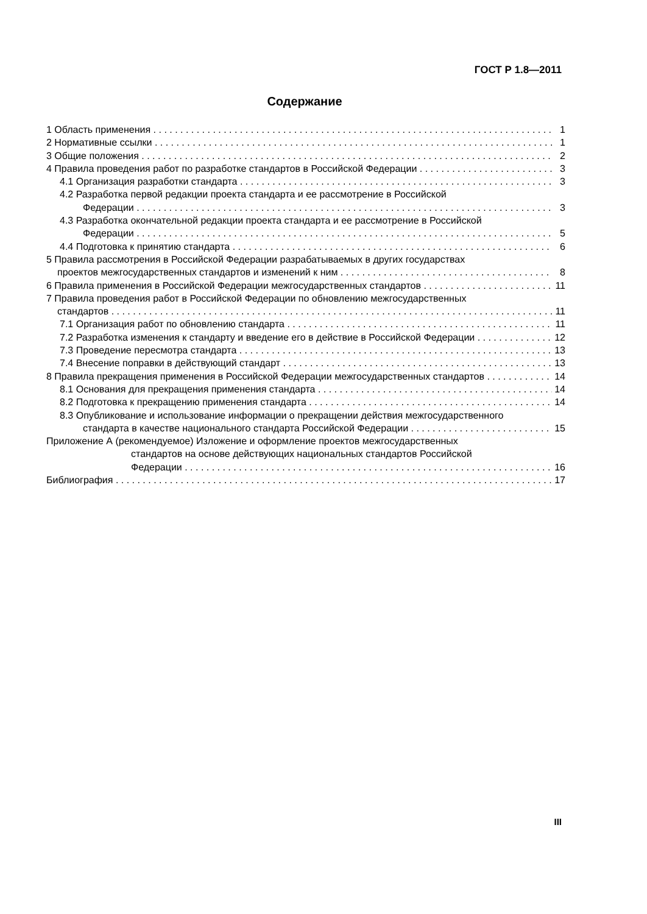ГОСТ Р 1.8—2011
Содержание
1 Область применения 1
2 Нормативные ссылки 1
3 Общие положения 2
4 Правила проведения работ по разработке стандартов в Российской Федерации 3
4.1 Организация разработки стандарта 3
4.2 Разработка первой редакции проекта стандарта и ее рассмотрение в Российской
Федерации 3
4.3 Разработка окончательной редакции проекта стандарта и ее рассмотрение в Российской
Федерации 5
4.4 Подготовка к принятию стандарта 6
5 Правила рассмотрения в Российской Федерации разрабатываемых в других государствах
проектов межгосударственных стандартов и изменений к ним 8
6 Правила применения в Российской Федерации межгосударственных стандартов 11
7 Правила проведения работ в Российской Федерации по обновлению межгосударственных
стандартов 11
7.1 Организация работ по обновлению стандарта 11
7.2 Разработка изменения к стандарту и введение его в действие в Российской Федерации 12
7.3 Проведение пересмотра стандарта 13
7.4 Внесение поправки в действующий стандарт 13
8 Правила прекращения применения в Российской Федерации межгосударственных стандартов 14
8.1 Основания для прекращения применения стандарта 14
8.2 Подготовка к прекращению применения стандарта 14
8.3 Опубликование и использование информации о прекращении действия межгосударственного
стандарта в качестве национального стандарта Российской Федерации 15
Приложение А (рекомендуемое) Изложение и оформление проектов межгосударственных
стандартов на основе действующих национальных стандартов Российской
Федерации 16
Библиография 17
III